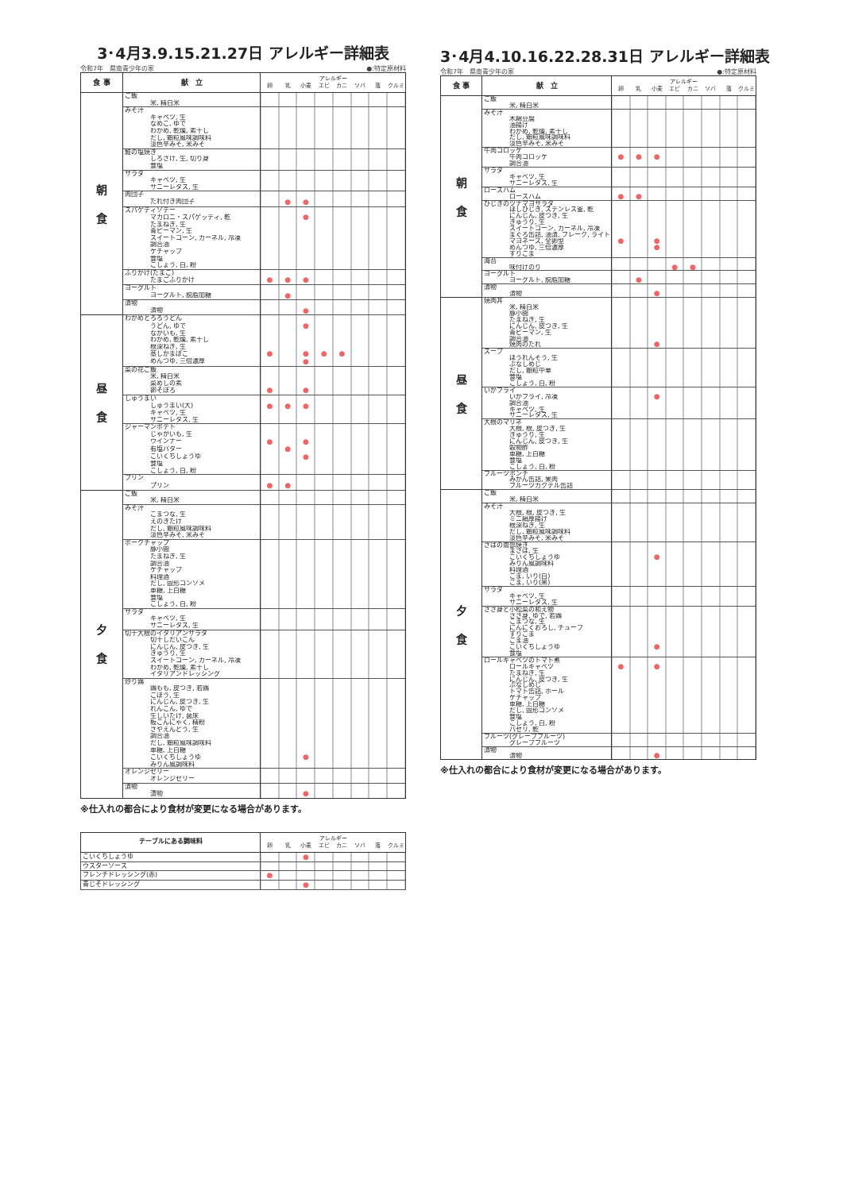3･4月3.9.15.21.27日 アレルギー詳細表
令和7年　県南青少年の家 ●:特定原材料
| 食 事 | 献 立 | アレルギー 卵 乳 小麦 エビ カニ ソバ 落 クルミ |
| --- | --- | --- |
| 朝 食 | ご飯 | |
| | 米, 精白米 | |
| | みそ汁 | |
| | キャベツ, 生 | |
| | なめこ, ゆで | |
| | わかめ, 乾燥, 素干し | |
| | だし, 顆粒風味調味料 | |
| | 淡色辛みそ, 米みそ | |
| | 鮭の塩焼き | |
| | しろさけ, 生, 切り身 | |
| | 食塩 | |
| | サラダ | |
| | キャベツ, 生 | |
| | サニーレタス, 生 | |
| | 肉団子 | |
| | たれ付き肉団子 | ● ● |
| | スパゲティソテー | |
| | マカロニ・スパゲッティ, 乾 | ● |
| | たまねぎ, 生 | |
| | 青ピーマン, 生 | |
| | スイートコーン, カーネル, 冷凍 | |
| | 調合油 | |
| | ケチャップ | |
| | 食塩 | |
| | こしょう, 白, 粉 | |
| | ふりかけ(たまご) | |
| | たまごふりかけ | ● ● ● |
| | ヨーグルト | |
| | ヨーグルト, 脱脂加糖 | ● |
| | 漬物 | |
| | 漬物 | ● |
| 昼 食 | わかめとろろうどん | |
| | うどん, ゆで | ● |
| | ながいも, 生 | |
| | わかめ, 乾燥, 素干し | |
| | 根深ねぎ, 生 | |
| | 蒸しかまぼこ | ● ● ● ● |
| | めんつゆ, 三倍濃厚 | ● |
| | 菜の花ご飯 | |
| | 米, 精白米 | |
| | 菜めしの素 | |
| | 卵そぼろ | ● ● |
| | しゅうまい | |
| | しゅうまい(大) | ● ● ● |
| | キャベツ, 生 | |
| | サニーレタス, 生 | |
| | ジャーマンポテト | |
| | じゃがいも, 生 | |
| | ウインナー | ● ● |
| | 有塩バター | ● |
| | こいくちしょうゆ | ● |
| | 食塩 | |
| | こしょう, 白, 粉 | |
| | プリン | |
| | プリン | ● ● |
| 夕 食 | ご飯 | |
| | 米, 精白米 | |
| | みそ汁 | |
| | こまつな, 生 | |
| | えのきたけ | |
| | だし, 顆粒風味調味料 | |
| | 淡色辛みそ, 米みそ | |
| | ポークチャップ | |
| | 豚小間 | |
| | たまねぎ, 生 | |
| | 調合油 | |
| | ケチャップ | |
| | 料理酒 | |
| | だし, 固形コンソメ | |
| | 車糖, 上白糖 | |
| | 食塩 | |
| | こしょう, 白, 粉 | |
| | サラダ | |
| | キャベツ, 生 | |
| | サニーレタス, 生 | |
| | 切干大根のイタリアンサラダ | |
| | 切干しだいこん | |
| | にんじん, 皮つき, 生 | |
| | きゅうり, 生 | |
| | スイートコーン, カーネル, 冷凍 | |
| | わかめ, 乾燥, 素干し | |
| | イタリアンドレッシング | |
| | 炒り鶏 | |
| | 鶏もも, 皮つき, 若鶏 | |
| | ごぼう, 生 | |
| | にんじん, 皮つき, 生 | |
| | れんこん, ゆで | |
| | 生しいたけ, 菌床 | |
| | 板こんにゃく, 精粉 | |
| | さやえんどう, 生 | |
| | 調合油 | |
| | だし, 顆粒風味調味料 | |
| | 車糖, 上白糖 | |
| | こいくちしょうゆ | ● |
| | みりん風調味料 | |
| | オレンジゼリー | |
| | オレンジゼリー | |
| | 漬物 | |
| | 漬物 | ● |
※仕入れの都合により食材が変更になる場合があります。
| テーブルにある調味料 | アレルギー 卵 乳 小麦 エビ カニ ソバ 落 クルミ |
| --- | --- |
| こいくちしょうゆ | ● |
| ウスターソース | |
| フレンチドレッシング(赤) | ● |
| 青じそドレッシング | ● |
3･4月4.10.16.22.28.31日 アレルギー詳細表
令和7年　県南青少年の家 ●:特定原材料
| 食 事 | 献 立 | アレルギー 卵 乳 小麦 エビ カニ ソバ 落 クルミ |
| --- | --- | --- |
| 朝 食 | ご飯 | |
| | 米, 精白米 | |
| | みそ汁 | |
| | 木綿豆腐 | |
| | 油揚げ | |
| | わかめ, 乾燥, 素干し | |
| | だし, 顆粒風味調味料 | |
| | 淡色辛みそ, 米みそ | |
| | 牛肉コロッケ | |
| | 牛肉コロッケ | ● ● ● |
| | 調合油 | |
| | サラダ | |
| | キャベツ, 生 | |
| | サニーレタス, 生 | |
| | ロースハム | |
| | ロースハム | ● ● |
| | ひじきのツナマヨサラダ | |
| | ほしひじき, ステンレス釜, 乾 | |
| | にんじん, 皮つき, 生 | |
| | きゅうり, 生 | |
| | スイートコーン, カーネル, 冷凍 | |
| | まぐろ缶詰, 油漬, フレーク, ライト | |
| | マヨネーズ, 全卵型 | ● ● |
| | めんつゆ, 三倍濃厚 | ● |
| | すりごま | |
| | 海苔 | |
| | 味付けのり | ● ● |
| | ヨーグルト | |
| | ヨーグルト, 脱脂加糖 | ● |
| | 漬物 | |
| | 漬物 | ● |
| 昼 食 | 焼肉丼 | |
| | 米, 精白米 | |
| | 豚小間 | |
| | たまねぎ, 生 | |
| | にんじん, 皮つき, 生 | |
| | 青ピーマン, 生 | |
| | 調合油 | |
| | 焼肉のたれ | ● |
| | スープ | |
| | ほうれんそう, 生 | |
| | ぶなしめじ | |
| | だし, 顆粒中華 | |
| | 食塩 | |
| | こしょう, 白, 粉 | |
| | いかフライ | |
| | いかフライ, 冷凍 | ● |
| | 調合油 | |
| | キャベツ, 生 | |
| | サニーレタス, 生 | |
| | 大根のマリネ | |
| | 大根, 根, 皮つき, 生 | |
| | きゅうり, 生 | |
| | にんじん, 皮つき, 生 | |
| | 穀物酢 | |
| | 車糖, 上白糖 | |
| | 食塩 | |
| | こしょう, 白, 粉 | |
| | フルーツポンチ | |
| | みかん缶詰, 果肉 | |
| | フルーツカクテル缶詰 | |
| 夕 食 | ご飯 | |
| | 米, 精白米 | |
| | みそ汁 | |
| | 大根, 根, 皮つき, 生 | |
| | ミニ絹厚揚げ | |
| | 根深ねぎ, 生 | |
| | だし, 顆粒風味調味料 | |
| | 淡色辛みそ, 米みそ | |
| | さばの南部焼き | |
| | まさば, 生 | |
| | こいくちしょうゆ | ● |
| | みりん風調味料 | |
| | 料理酒 | |
| | ごま, いり(白) | |
| | ごま, いり(黒) | |
| | サラダ | |
| | キャベツ, 生 | |
| | サニーレタス, 生 | |
| | ささ身と小松菜の和え物 | |
| | ささ身, ゆで, 若鶏 | |
| | こまつな, 生 | |
| | にんにくおろし, チューブ | |
| | すりごま | |
| | ごま油 | |
| | こいくちしょうゆ | ● |
| | 食塩 | |
| | ロールキャベツのトマト煮 | |
| | ロールキャベツ | ● ● |
| | たまねぎ, 生 | |
| | にんじん, 皮つき, 生 | |
| | ぶなしめじ | |
| | トマト缶詰, ホール | |
| | ケチャップ | |
| | 車糖, 上白糖 | |
| | だし, 固形コンソメ | |
| | 食塩 | |
| | こしょう, 白, 粉 | |
| | パセリ, 乾 | |
| | フルーツ(グレープフルーツ) | |
| | グレープフルーツ | |
| | 漬物 | |
| | 漬物 | ● |
※仕入れの都合により食材が変更になる場合があります。